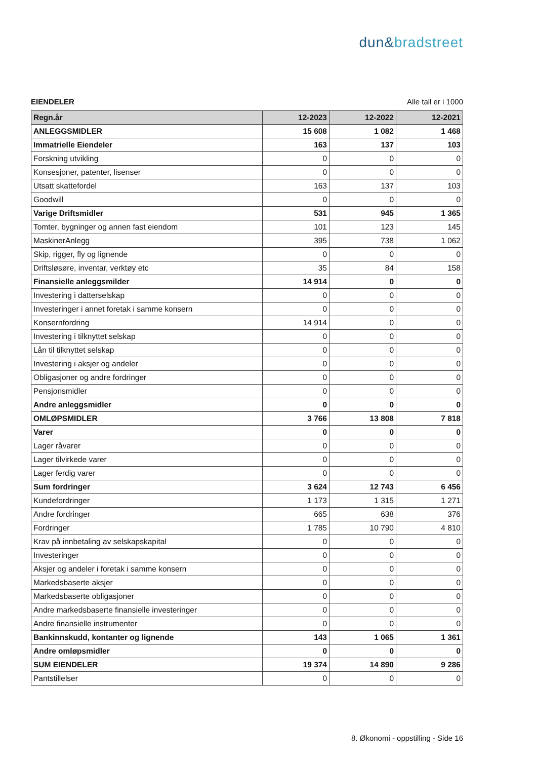dun&bradstreet
EIENDELER Alle tall er i 1000
| Regn.år | 12-2023 | 12-2022 | 12-2021 |
| --- | --- | --- | --- |
| ANLEGGSMIDLER | 15 608 | 1 082 | 1 468 |
| Immatrielle Eiendeler | 163 | 137 | 103 |
| Forskning utvikling | 0 | 0 | 0 |
| Konsesjoner, patenter, lisenser | 0 | 0 | 0 |
| Utsatt skattefordel | 163 | 137 | 103 |
| Goodwill | 0 | 0 | 0 |
| Varige Driftsmidler | 531 | 945 | 1 365 |
| Tomter, bygninger og annen fast eiendom | 101 | 123 | 145 |
| MaskinerAnlegg | 395 | 738 | 1 062 |
| Skip, rigger, fly og lignende | 0 | 0 | 0 |
| Driftsløsøre, inventar, verktøy etc | 35 | 84 | 158 |
| Finansielle anleggsmilder | 14 914 | 0 | 0 |
| Investering i datterselskap | 0 | 0 | 0 |
| Investeringer i annet foretak i samme konsern | 0 | 0 | 0 |
| Konsernfordring | 14 914 | 0 | 0 |
| Investering i tilknyttet selskap | 0 | 0 | 0 |
| Lån til tilknyttet selskap | 0 | 0 | 0 |
| Investering i aksjer og andeler | 0 | 0 | 0 |
| Obligasjoner og andre fordringer | 0 | 0 | 0 |
| Pensjonsmidler | 0 | 0 | 0 |
| Andre anleggsmidler | 0 | 0 | 0 |
| OMLØPSMIDLER | 3 766 | 13 808 | 7 818 |
| Varer | 0 | 0 | 0 |
| Lager råvarer | 0 | 0 | 0 |
| Lager tilvirkede varer | 0 | 0 | 0 |
| Lager ferdig varer | 0 | 0 | 0 |
| Sum fordringer | 3 624 | 12 743 | 6 456 |
| Kundefordringer | 1 173 | 1 315 | 1 271 |
| Andre fordringer | 665 | 638 | 376 |
| Fordringer | 1 785 | 10 790 | 4 810 |
| Krav på innbetaling av selskapskapital | 0 | 0 | 0 |
| Investeringer | 0 | 0 | 0 |
| Aksjer og andeler i foretak i samme konsern | 0 | 0 | 0 |
| Markedsbaserte aksjer | 0 | 0 | 0 |
| Markedsbaserte obligasjoner | 0 | 0 | 0 |
| Andre markedsbaserte finansielle investeringer | 0 | 0 | 0 |
| Andre finansielle instrumenter | 0 | 0 | 0 |
| Bankinnskudd, kontanter og lignende | 143 | 1 065 | 1 361 |
| Andre omløpsmidler | 0 | 0 | 0 |
| SUM EIENDELER | 19 374 | 14 890 | 9 286 |
| Pantstillelser | 0 | 0 | 0 |
8. Økonomi - oppstilling - Side 16